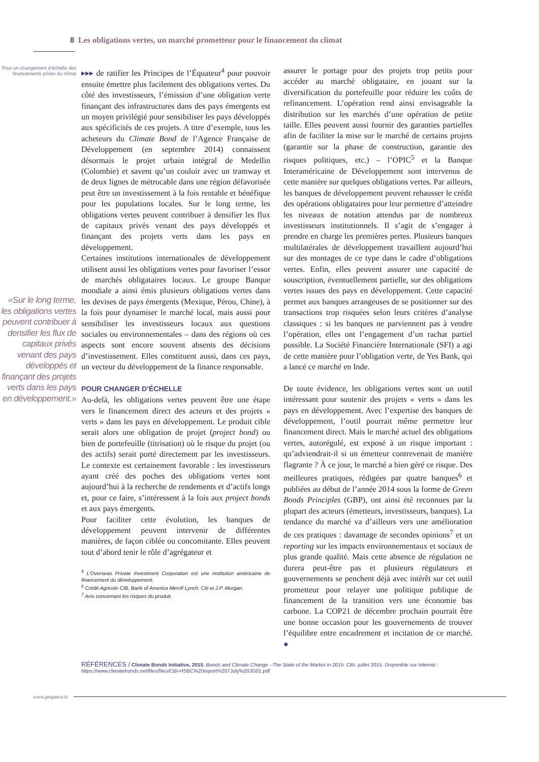8 Les obligations vertes, un marché prometteur pour le financement du climat
Pour un changement d’échelle des financements privés du climat
«Sur le long terme, les obligations vertes peuvent contribuer à densifier les flux de capitaux privés venant des pays développés et finançant des projets verts dans les pays en développement.»
▸▸▸ de ratifier les Principes de l’Équateur<sup>4</sup> pour pouvoir ensuite émettre plus facilement des obligations vertes. Du côté des investisseurs, l’émission d’une obligation verte finançant des infrastructures dans des pays émergents est un moyen privilégié pour sensibiliser les pays développés aux spécificités de ces projets. A titre d’exemple, tous les acheteurs du Climate Bond de l’Agence Française de Développement (en septembre 2014) connaissent désormais le projet urbain intégral de Medellin (Colombie) et savent qu’un couloir avec un tramway et de deux lignes de métrocable dans une région défavorisée peut être un investissement à la fois rentable et bénéfique pour les populations locales. Sur le long terme, les obligations vertes peuvent contribuer à densifier les flux de capitaux privés venant des pays développés et finançant des projets verts dans les pays en développement.
Certaines institutions internationales de développement utilisent aussi les obligations vertes pour favoriser l’essor de marchés obligataires locaux. Le groupe Banque mondiale a ainsi émis plusieurs obligations vertes dans les devises de pays émergents (Mexique, Pérou, Chine), à la fois pour dynamiser le marché local, mais aussi pour sensibiliser les investisseurs locaux aux questions sociales ou environnementales – dans des régions où ces aspects sont encore souvent absents des décisions d’investissement. Elles constituent aussi, dans ces pays, un vecteur du développement de la finance responsable.
POUR CHANGER D’ÉCHELLE
Au-delà, les obligations vertes peuvent être une étape vers le financement direct des acteurs et des projets « verts » dans les pays en développement. Le produit cible serait alors une obligation de projet (project bond) ou bien de portefeuille (titrisation) où le risque du projet (ou des actifs) serait porté directement par les investisseurs. Le contexte est certainement favorable : les investisseurs ayant créé des poches des obligations vertes sont aujourd’hui à la recherche de rendements et d’actifs longs et, pour ce faire, s’intéressent à la fois aux project bonds et aux pays émergents.
Pour faciliter cette évolution, les banques de développement peuvent intervenir de différentes manières, de façon ciblée ou concomitante. Elles peuvent tout d’abord tenir le rôle d’agrégateur et
<sup>5</sup> L’Overseas Private Investment Corporation est une institution américaine de financement du développement.
<sup>6</sup> Crédit Agricole CIB, Bank of America Merrill Lynch, Citi et J.P. Morgan.
<sup>7</sup> Avis concernant les risques du produit.
assurer le portage pour des projets trop petits pour accéder au marché obligataire, en jouant sur la diversification du portefeuille pour réduire les coûts de refinancement. L’opération rend ainsi envisageable la distribution sur les marchés d’une opération de petite taille. Elles peuvent aussi fournir des garanties partielles afin de faciliter la mise sur le marché de certains projets (garantie sur la phase de construction, garantie des risques politiques, etc.) – l’OPIC<sup>5</sup> et la Banque Interaméricaine de Développement sont intervenus de cette manière sur quelques obligations vertes. Par ailleurs, les banques de développement peuvent rehausser le crédit des opérations obligataires pour leur permettre d’atteindre les niveaux de notation attendus par de nombreux investisseurs institutionnels. Il s’agit de s’engager à prendre en charge les premières pertes. Plusieurs banques multilatérales de développement travaillent aujourd’hui sur des montages de ce type dans le cadre d’obligations vertes. Enfin, elles peuvent assurer une capacité de souscription, éventuellement partielle, sur des obligations vertes issues des pays en développement. Cette capacité permet aux banques arrangeuses de se positionner sur des transactions trop risquées selon leurs critères d’analyse classiques : si les banques ne parviennent pas à vendre l’opération, elles ont l’engagement d’un rachat partiel possible. La Société Financière Internationale (SFI) a agi de cette manière pour l’obligation verte, de Yes Bank, qui a lancé ce marché en Inde.
De toute évidence, les obligations vertes sont un outil intéressant pour soutenir des projets « verts » dans les pays en développement. Avec l’expertise des banques de développement, l’outil pourrait même permettre leur financement direct. Mais le marché actuel des obligations vertes, autorégulé, est exposé à un risque important : qu’adviendrait-il si un émetteur contrevenait de manière flagrante ? À ce jour, le marché a bien géré ce risque. Des meilleures pratiques, rédigées par quatre banques<sup>6</sup> et publiées au début de l’année 2014 sous la forme de Green Bonds Principles (GBP), ont ainsi été reconnues par la plupart des acteurs (émetteurs, investisseurs, banques). La tendance du marché va d’ailleurs vers une amélioration de ces pratiques : davantage de secondes opinions<sup>7</sup> et un reporting sur les impacts environnementaux et sociaux de plus grande qualité. Mais cette absence de régulation ne durera peut-être pas et plusieurs régulateurs et gouvernements se penchent déjà avec intérêt sur cet outil prometteur pour relayer une politique publique de financement de la transition vers une économie bas carbone. La COP21 de décembre prochain pourrait être une bonne occasion pour les gouvernements de trouver l’équilibre entre encadrement et incitation de ce marché. ●
RÉFÉRENCES / Climate Bonds Initiative, 2015. Bonds and Climate Change –The State of the Market in 2015. CBI, juillet 2015. Disponible sur Internet : https://www.climatebonds.net/files/files/CBI-HSBC%20report%207July%20JG01.pdf
www.proparco.fr